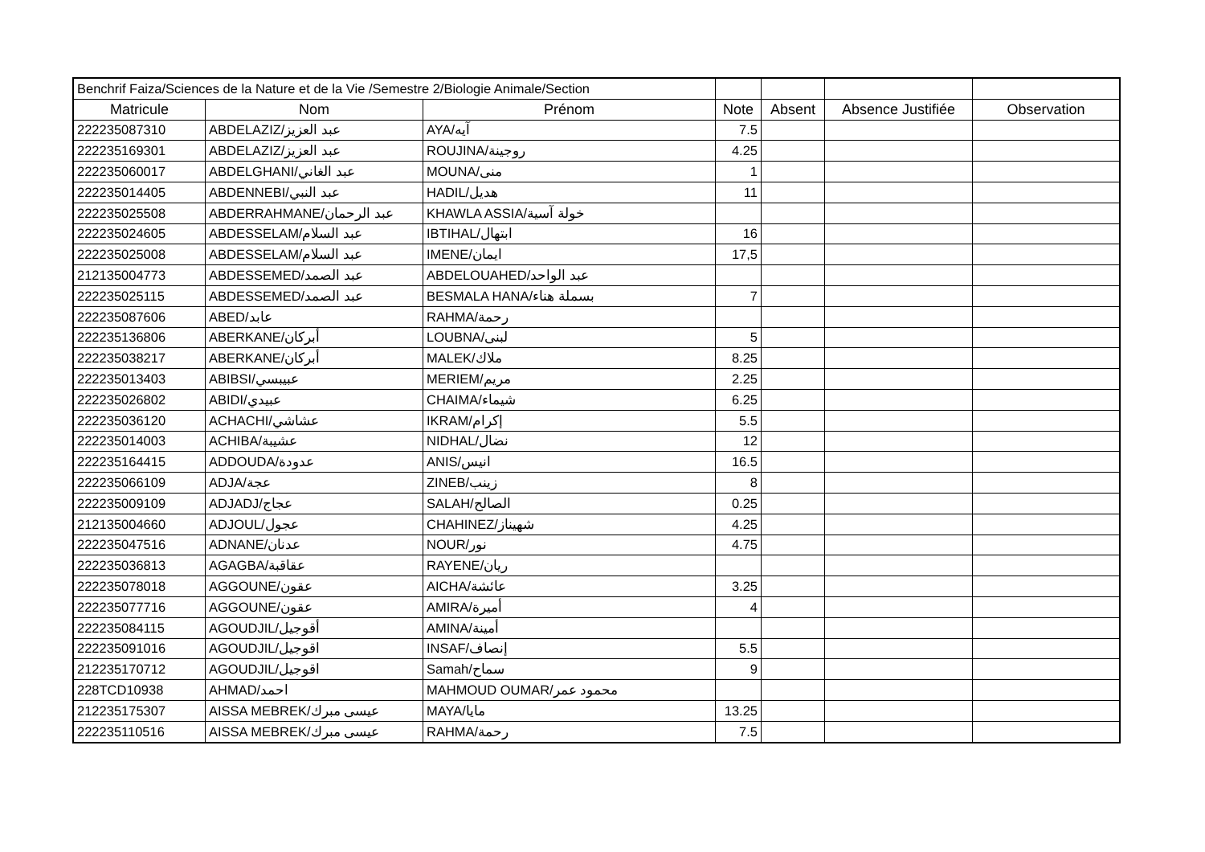| Benchrif Faiza/Sciences de la Nature et de la Vie /Semestre 2/Biologie Animale/Section | | | | | | |
| Matricule | Nom | Prénom | Note | Absent | Absence Justifiée | Observation |
| 222235087310 | ABDELAZIZ/عبد العزيز | AYA/آيه | 7.5 | | | |
| 222235169301 | ABDELAZIZ/عبد العزيز | ROUJINA/روجينة | 4.25 | | | |
| 222235060017 | ABDELGHANI/عبد الغاني | MOUNA/منى | 1 | | | |
| 222235014405 | ABDENNEBI/عبد النبي | HADIL/هديل | 11 | | | |
| 222235025508 | ABDERRAHMANE/عبد الرحمان | KHAWLA ASSIA/خولة آسية | | | | |
| 222235024605 | ABDESSELAM/عبد السلام | IBTIHAL/ابتهال | 16 | | | |
| 222235025008 | ABDESSELAM/عبد السلام | IMENE/ايمان | 17,5 | | | |
| 212135004773 | ABDESSEMED/عبد الصمد | ABDELOUAHED/عبد الواحد | | | | |
| 222235025115 | ABDESSEMED/عبد الصمد | BESMALA HANA/بسملة هناء | 7 | | | |
| 222235087606 | ABED/عابد | RAHMA/رحمة | | | | |
| 222235136806 | ABERKANE/أبركان | LOUBNA/لبنى | 5 | | | |
| 222235038217 | ABERKANE/أبركان | MALEK/ملاك | 8.25 | | | |
| 222235013403 | ABIBSI/عبيبسي | MERIEM/مريم | 2.25 | | | |
| 222235026802 | ABIDI/عبيدي | CHAIMA/شيماء | 6.25 | | | |
| 222235036120 | ACHACHI/عشاشي | IKRAM/إكرام | 5.5 | | | |
| 222235014003 | ACHIBA/عشيبة | NIDHAL/نضال | 12 | | | |
| 222235164415 | ADDOUDA/عدودة | ANIS/انيس | 16.5 | | | |
| 222235066109 | ADJA/عجة | ZINEB/زينب | 8 | | | |
| 222235009109 | ADJADJ/عجاج | SALAH/الصالح | 0.25 | | | |
| 212135004660 | ADJOUL/عجول | CHAHINEZ/شهيناز | 4.25 | | | |
| 222235047516 | ADNANE/عدنان | NOUR/نور | 4.75 | | | |
| 222235036813 | AGAGBA/عقاقبة | RAYENE/ريان | | | | |
| 222235078018 | AGGOUNE/عقون | AICHA/عائشة | 3.25 | | | |
| 222235077716 | AGGOUNE/عقون | AMIRA/أميرة | 4 | | | |
| 222235084115 | AGOUDJIL/أقوجيل | AMINA/أمينة | | | | |
| 222235091016 | AGOUDJIL/اقوجيل | INSAF/إنصاف | 5.5 | | | |
| 212235170712 | AGOUDJIL/اقوجيل | Samah/سماح | 9 | | | |
| 228TCD10938 | AHMAD/احمد | MAHMOUD OUMAR/محمود عمر | | | | |
| 212235175307 | AISSA MEBREK/عيسى مبرك | MAYA/مايا | 13.25 | | | |
| 222235110516 | AISSA MEBREK/عيسى مبرك | RAHMA/رحمة | 7.5 | | | |